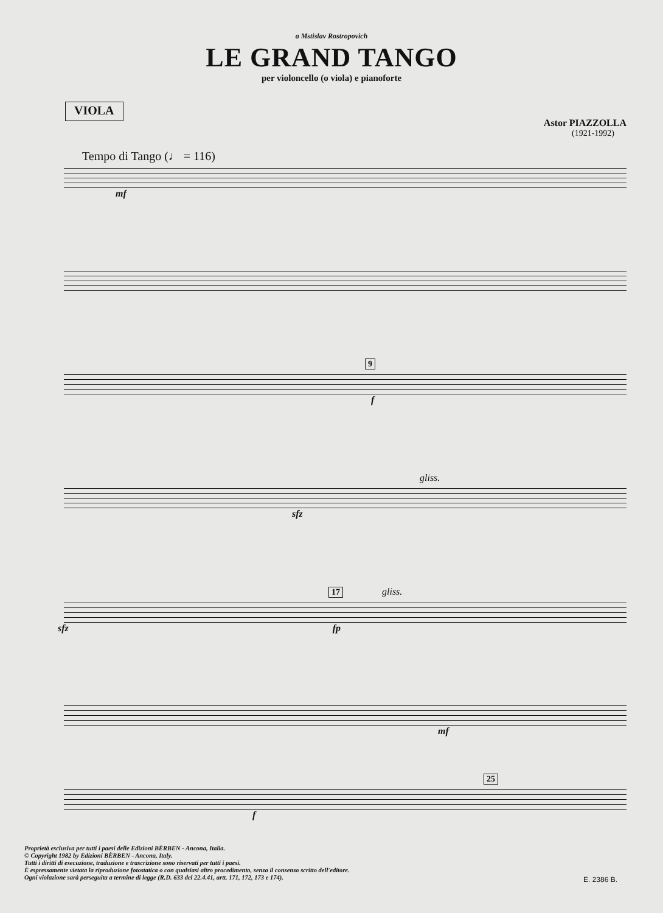a Mstislav Rostropovich
LE GRAND TANGO
per violoncello (o viola) e pianoforte
VIOLA
Astor PIAZZOLLA
(1921-1992)
Tempo di Tango (♩ = 116)
mf
9
f
gliss.
sfz
17
gliss.
sfz fp
mf
25
f
Proprietà esclusiva per tutti i paesi delle Edizioni BÈRBEN - Ancona, Italia.
© Copyright 1982 by Edizioni BÈRBEN - Ancona, Italy.
Tutti i diritti di esecuzione, traduzione e trascrizione sono riservati per tutti i paesi.
È espressamente vietata la riproduzione fotostatica o con qualsiasi altro procedimento, senza il consenso scritto dell'editore.
Ogni violazione sarà perseguita a termine di legge (R.D. 633 del 22.4.41, artt. 171, 172, 173 e 174).
E. 2386 B.